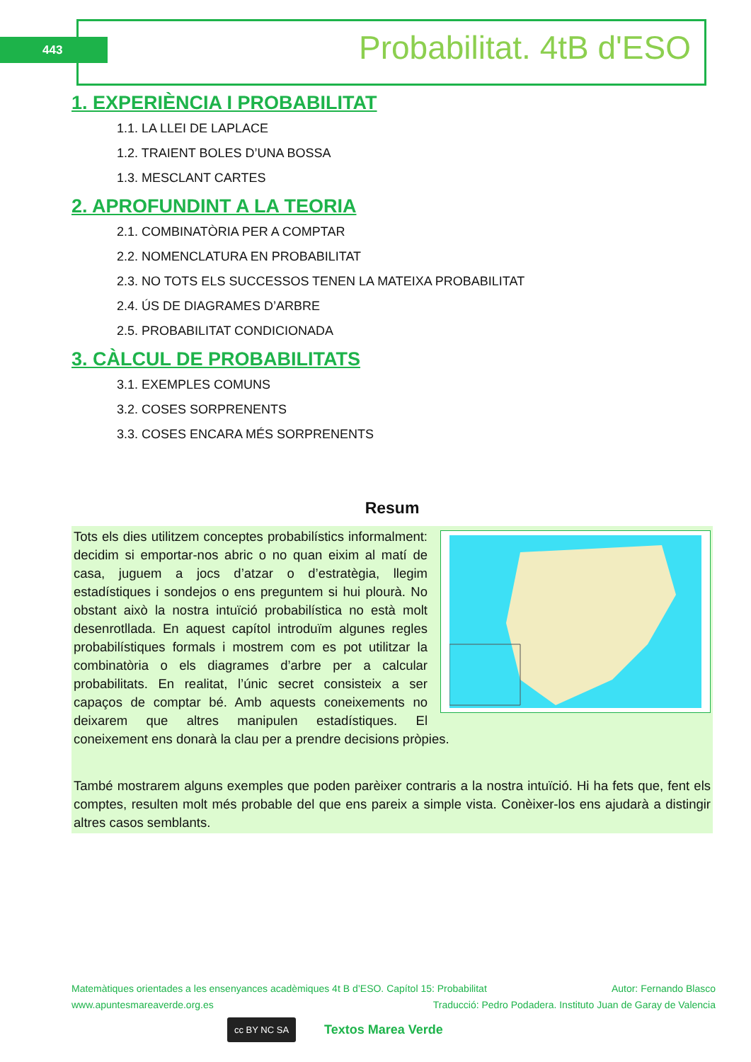443 Probabilitat. 4tB d'ESO
1. EXPERIÈNCIA I PROBABILITAT
1.1. LA LLEI DE LAPLACE
1.2. TRAIENT BOLES D’UNA BOSSA
1.3. MESCLANT CARTES
2. APROFUNDINT A LA TEORIA
2.1. COMBINATÒRIA PER A COMPTAR
2.2. NOMENCLATURA EN PROBABILITAT
2.3. NO TOTS ELS SUCCESSOS TENEN LA MATEIXA PROBABILITAT
2.4. ÚS DE DIAGRAMES D’ARBRE
2.5. PROBABILITAT CONDICIONADA
3. CÀLCUL DE PROBABILITATS
3.1. EXEMPLES COMUNS
3.2. COSES SORPRENENTS
3.3. COSES ENCARA MÉS SORPRENENTS
Resum
Tots els dies utilitzem conceptes probabilístics informalment: decidim si emportar-nos abric o no quan eixim al matí de casa, juguem a jocs d’atzar o d’estratègia, llegim estadístiques i sondejos o ens preguntem si hui plourà. No obstant això la nostra intuïció probabilística no està molt desenrotllada. En aquest capítol introduïm algunes regles probabilístiques formals i mostrem com es pot utilitzar la combinatòria o els diagrames d’arbre per a calcular probabilitats. En realitat, l’únic secret consisteix a ser capaços de comptar bé. Amb aquests coneixements no deixarem que altres manipulen estadístiques. El coneixement ens donarà la clau per a prendre decisions pròpies.
També mostrarem alguns exemples que poden parèixer contraris a la nostra intuïció. Hi ha fets que, fent els comptes, resulten molt més probable del que ens pareix a simple vista. Conèixer-los ens ajudarà a distingir altres casos semblants.
Matemàtiques orientades a les ensenyances acadèmiques 4t B d’ESO. Capítol 15: Probabilitat Autor: Fernando Blasco
www.apuntesmareaverde.org.es Traducció: Pedro Podadera. Instituto Juan de Garay de Valencia
cc BY NC SA Textos Marea Verde